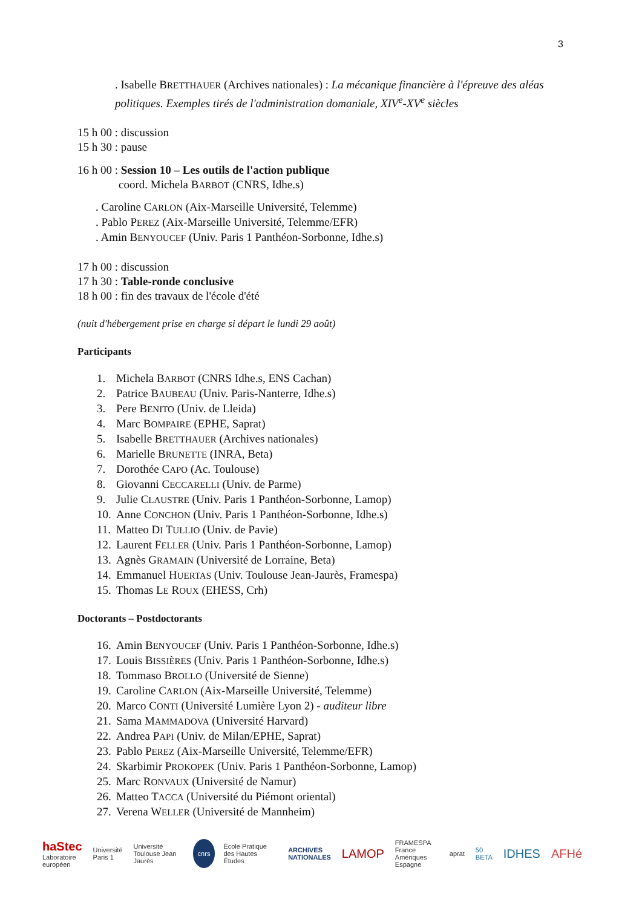3
. Isabelle BRETTHAUER (Archives nationales) : La mécanique financière à l'épreuve des aléas politiques. Exemples tirés de l'administration domaniale, XIV<sup>e</sup>-XV<sup>e</sup> siècles
15 h 00 : discussion
15 h 30 : pause
16 h 00 : Session 10 – Les outils de l'action publique
coord. Michela BARBOT (CNRS, Idhe.s)
. Caroline CARLON (Aix-Marseille Université, Telemme)
. Pablo PEREZ (Aix-Marseille Université, Telemme/EFR)
. Amin BENYOUCEF (Univ. Paris 1 Panthéon-Sorbonne, Idhe.s)
17 h 00 : discussion
17 h 30 : Table-ronde conclusive
18 h 00 : fin des travaux de l'école d'été
(nuit d'hébergement prise en charge si départ le lundi 29 août)
Participants
1. Michela BARBOT (CNRS Idhe.s, ENS Cachan)
2. Patrice BAUBEAU (Univ. Paris-Nanterre, Idhe.s)
3. Pere BENITO (Univ. de Lleida)
4. Marc BOMPAIRE (EPHE, Saprat)
5. Isabelle BRETTHAUER (Archives nationales)
6. Marielle BRUNETTE (INRA, Beta)
7. Dorothée CAPO (Ac. Toulouse)
8. Giovanni CECCARELLI (Univ. de Parme)
9. Julie CLAUSTRE (Univ. Paris 1 Panthéon-Sorbonne, Lamop)
10. Anne CONCHON (Univ. Paris 1 Panthéon-Sorbonne, Idhe.s)
11. Matteo DI TULLIO (Univ. de Pavie)
12. Laurent FELLER (Univ. Paris 1 Panthéon-Sorbonne, Lamop)
13. Agnès GRAMAIN (Université de Lorraine, Beta)
14. Emmanuel HUERTAS (Univ. Toulouse Jean-Jaurès, Framespa)
15. Thomas LE ROUX (EHESS, Crh)
Doctorants – Postdoctorants
16. Amin BENYOUCEF (Univ. Paris 1 Panthéon-Sorbonne, Idhe.s)
17. Louis BISSIÈRES (Univ. Paris 1 Panthéon-Sorbonne, Idhe.s)
18. Tommaso BROLLO (Université de Sienne)
19. Caroline CARLON (Aix-Marseille Université, Telemme)
20. Marco CONTI (Université Lumière Lyon 2) - auditeur libre
21. Sama MAMMADOVA (Université Harvard)
22. Andrea PAPI (Univ. de Milan/EPHE, Saprat)
23. Pablo PEREZ (Aix-Marseille Université, Telemme/EFR)
24. Skarbimir PROKOPEK (Univ. Paris 1 Panthéon-Sorbonne, Lamop)
25. Marc RONVAUX (Université de Namur)
26. Matteo TACCA (Université du Piémont oriental)
27. Verena WELLER (Université de Mannheim)
haStec
Laboratoire européen Université Paris 1 Université Toulouse Jean Jaurès cnrs École Pratique des Hautes Études ARCHIVES NATIONALES LAMOP FRAMESPA
France Amériques Espagne aprat 50 BETA IDHES AFHé